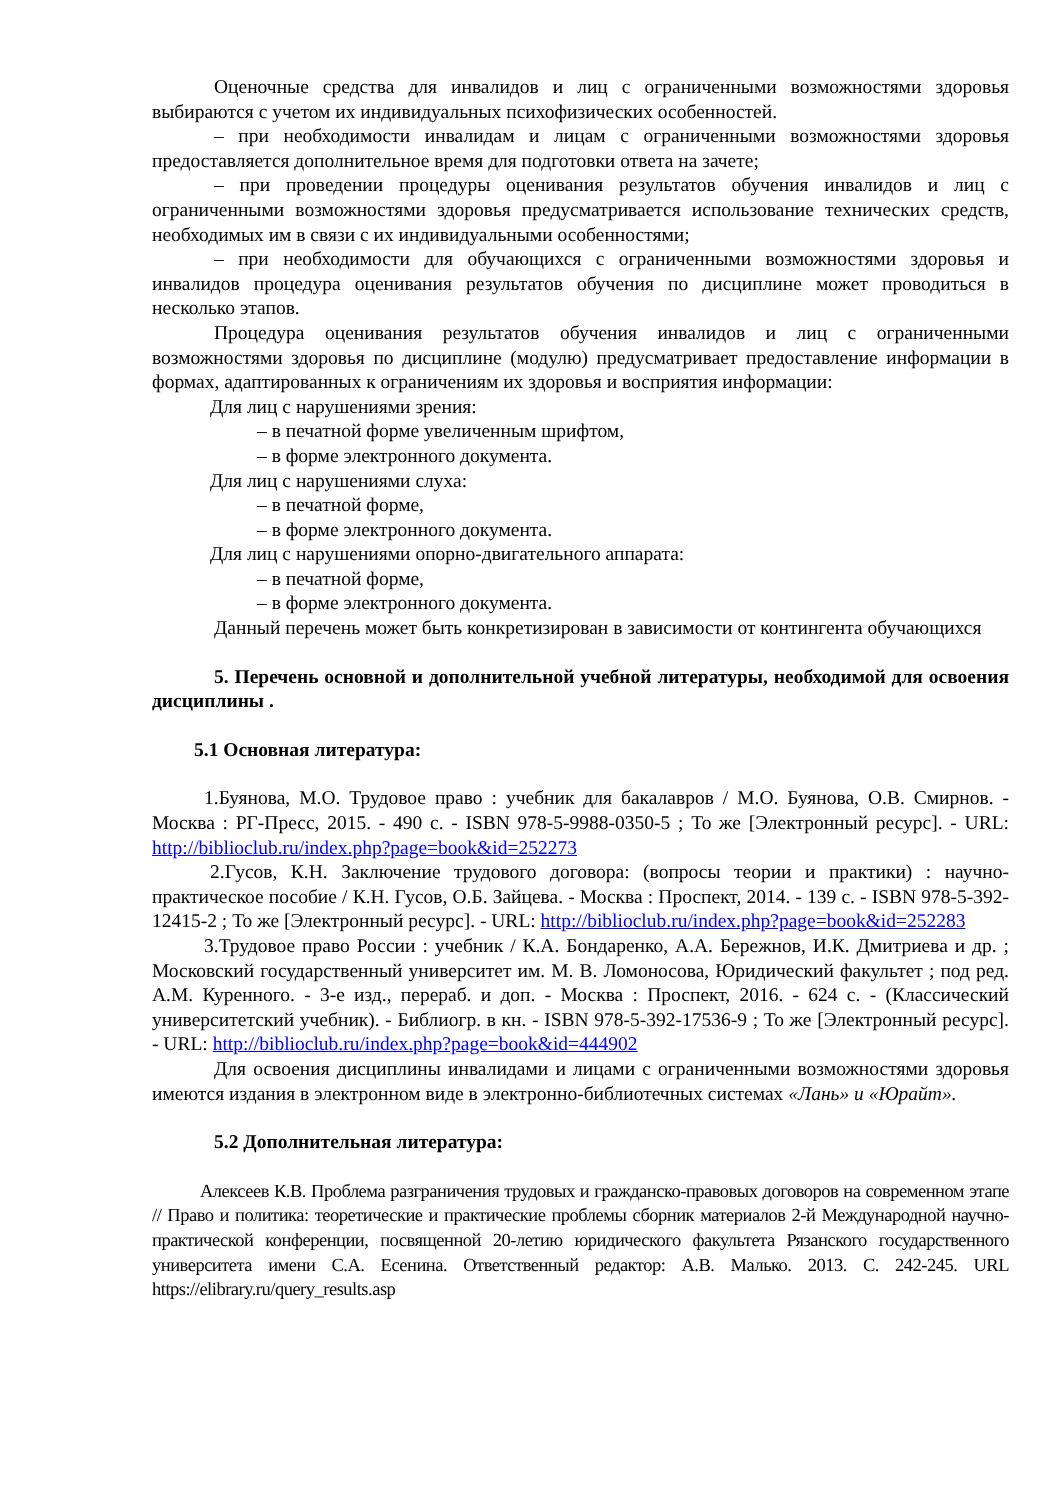Оценочные средства для инвалидов и лиц с ограниченными возможностями здоровья выбираются с учетом их индивидуальных психофизических особенностей.
– при необходимости инвалидам и лицам с ограниченными возможностями здоровья предоставляется дополнительное время для подготовки ответа на зачете;
– при проведении процедуры оценивания результатов обучения инвалидов и лиц с ограниченными возможностями здоровья предусматривается использование технических средств, необходимых им в связи с их индивидуальными особенностями;
– при необходимости для обучающихся с ограниченными возможностями здоровья и инвалидов процедура оценивания результатов обучения по дисциплине может проводиться в несколько этапов.
Процедура оценивания результатов обучения инвалидов и лиц с ограниченными возможностями здоровья по дисциплине (модулю) предусматривает предоставление информации в формах, адаптированных к ограничениям их здоровья и восприятия информации:
Для лиц с нарушениями зрения:
– в печатной форме увеличенным шрифтом,
– в форме электронного документа.
Для лиц с нарушениями слуха:
– в печатной форме,
– в форме электронного документа.
Для лиц с нарушениями опорно-двигательного аппарата:
– в печатной форме,
– в форме электронного документа.
Данный перечень может быть конкретизирован в зависимости от контингента обучающихся
5. Перечень основной и дополнительной учебной литературы, необходимой для освоения дисциплины .
5.1 Основная литература:
1.Буянова, М.О. Трудовое право : учебник для бакалавров / М.О. Буянова, О.В. Смирнов. - Москва : РГ-Пресс, 2015. - 490 с. - ISBN 978-5-9988-0350-5 ; То же [Электронный ресурс]. - URL: http://biblioclub.ru/index.php?page=book&id=252273
2.Гусов, К.Н. Заключение трудового договора: (вопросы теории и практики) : научно-практическое пособие / К.Н. Гусов, О.Б. Зайцева. - Москва : Проспект, 2014. - 139 с. - ISBN 978-5-392-12415-2 ; То же [Электронный ресурс]. - URL: http://biblioclub.ru/index.php?page=book&id=252283
3.Трудовое право России : учебник / К.А. Бондаренко, А.А. Бережнов, И.К. Дмитриева и др. ; Московский государственный университет им. М. В. Ломоносова, Юридический факультет ; под ред. А.М. Куренного. - 3-е изд., перераб. и доп. - Москва : Проспект, 2016. - 624 с. - (Классический университетский учебник). - Библиогр. в кн. - ISBN 978-5-392-17536-9 ; То же [Электронный ресурс]. - URL: http://biblioclub.ru/index.php?page=book&id=444902
Для освоения дисциплины инвалидами и лицами с ограниченными возможностями здоровья имеются издания в электронном виде в электронно-библиотечных системах «Лань» и «Юрайт».
5.2 Дополнительная литература:
Алексеев К.В. Проблема разграничения трудовых и гражданско-правовых договоров на современном этапе // Право и политика: теоретические и практические проблемы сборник материалов 2-й Международной научно-практической конференции, посвященной 20-летию юридического факультета Рязанского государственного университета имени С.А. Есенина. Ответственный редактор: А.В. Малько. 2013. С. 242-245. URL https://elibrary.ru/query_results.asp